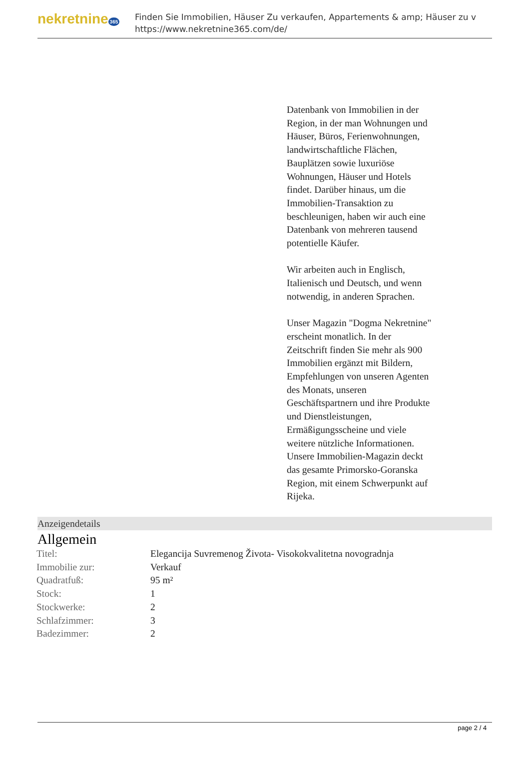nekretnine 365
Finden Sie Immobilien, Häuser Zu verkaufen, Appartements & amp; Häuser zu v
https://www.nekretnine365.com/de/
Datenbank von Immobilien in der Region, in der man Wohnungen und Häuser, Büros, Ferienwohnungen, landwirtschaftliche Flächen, Bauplätzen sowie luxuriöse Wohnungen, Häuser und Hotels findet. Darüber hinaus, um die Immobilien-Transaktion zu beschleunigen, haben wir auch eine Datenbank von mehreren tausend potentielle Käufer.
Wir arbeiten auch in Englisch, Italienisch und Deutsch, und wenn notwendig, in anderen Sprachen.
Unser Magazin "Dogma Nekretnine" erscheint monatlich. In der Zeitschrift finden Sie mehr als 900 Immobilien ergänzt mit Bildern, Empfehlungen von unseren Agenten des Monats, unseren Geschäftspartnern und ihre Produkte und Dienstleistungen, Ermäßigungsscheine und viele weitere nützliche Informationen. Unsere Immobilien-Magazin deckt das gesamte Primorsko-Goranska Region, mit einem Schwerpunkt auf Rijeka.
Anzeigendetails
Allgemein
| Titel: | Elegancija Suvremenog Života- Visokokvalitetna novogradnja |
| Immobilie zur: | Verkauf |
| Quadratfuß: | 95 m² |
| Stock: | 1 |
| Stockwerke: | 2 |
| Schlafzimmer: | 3 |
| Badezimmer: | 2 |
page 2 / 4